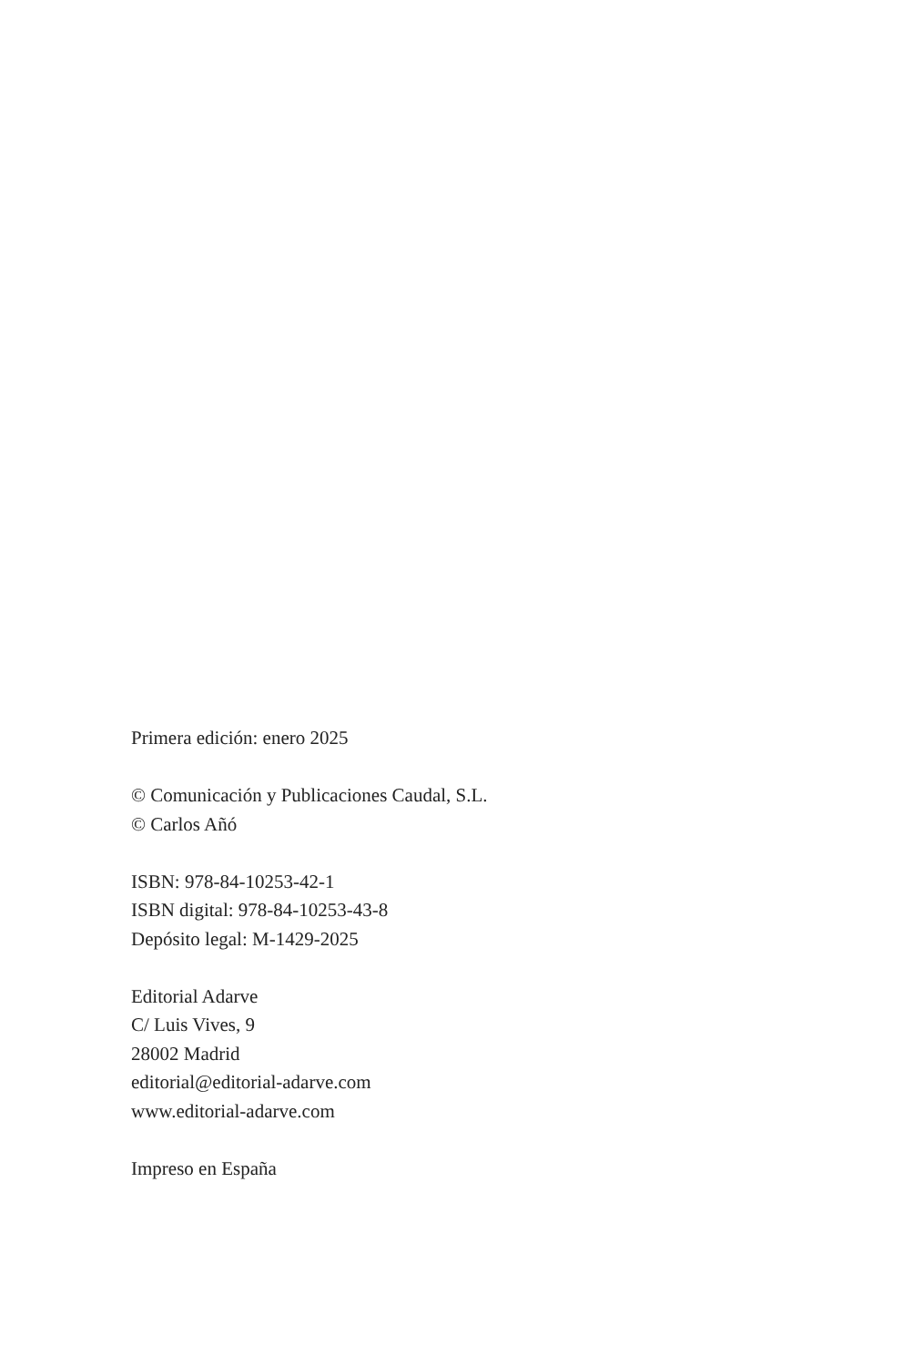Primera edición: enero 2025
© Comunicación y Publicaciones Caudal, S.L.
© Carlos Añó
ISBN: 978-84-10253-42-1
ISBN digital: 978-84-10253-43-8
Depósito legal: M-1429-2025
Editorial Adarve
C/ Luis Vives, 9
28002 Madrid
editorial@editorial-adarve.com
www.editorial-adarve.com
Impreso en España